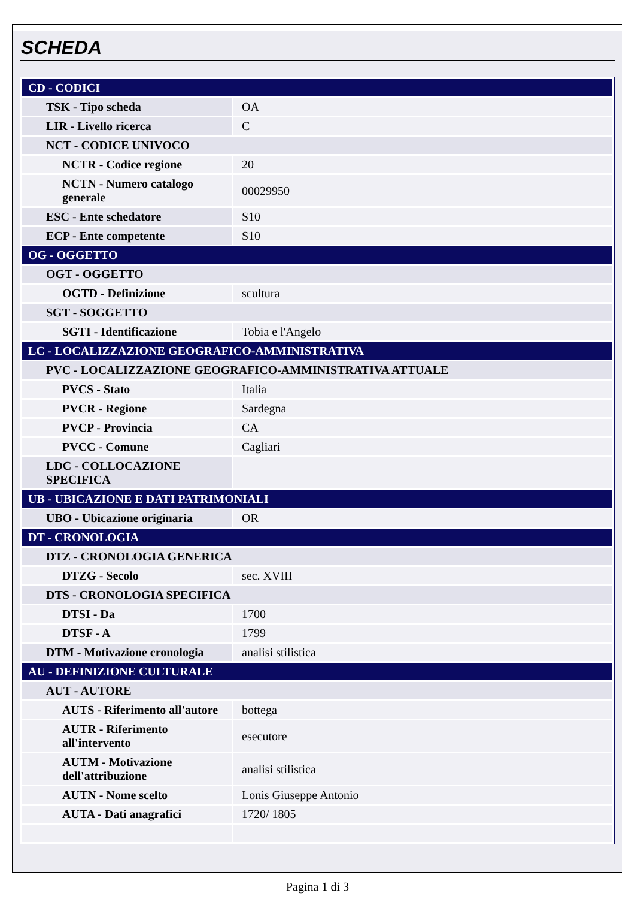SCHEDA
| CD - CODICI | |
| TSK - Tipo scheda | OA |
| LIR - Livello ricerca | C |
| NCT - CODICE UNIVOCO | |
| NCTR - Codice regione | 20 |
| NCTN - Numero catalogo generale | 00029950 |
| ESC - Ente schedatore | S10 |
| ECP - Ente competente | S10 |
| OG - OGGETTO | |
| OGT - OGGETTO | |
| OGTD - Definizione | scultura |
| SGT - SOGGETTO | |
| SGTI - Identificazione | Tobia e l'Angelo |
| LC - LOCALIZZAZIONE GEOGRAFICO-AMMINISTRATIVA | |
| PVC - LOCALIZZAZIONE GEOGRAFICO-AMMINISTRATIVA ATTUALE | |
| PVCS - Stato | Italia |
| PVCR - Regione | Sardegna |
| PVCP - Provincia | CA |
| PVCC - Comune | Cagliari |
| LDC - COLLOCAZIONE SPECIFICA | |
| UB - UBICAZIONE E DATI PATRIMONIALI | |
| UBO - Ubicazione originaria | OR |
| DT - CRONOLOGIA | |
| DTZ - CRONOLOGIA GENERICA | |
| DTZG - Secolo | sec. XVIII |
| DTS - CRONOLOGIA SPECIFICA | |
| DTSI - Da | 1700 |
| DTSF - A | 1799 |
| DTM - Motivazione cronologia | analisi stilistica |
| AU - DEFINIZIONE CULTURALE | |
| AUT - AUTORE | |
| AUTS - Riferimento all'autore | bottega |
| AUTR - Riferimento all'intervento | esecutore |
| AUTM - Motivazione dell'attribuzione | analisi stilistica |
| AUTN - Nome scelto | Lonis Giuseppe Antonio |
| AUTA - Dati anagrafici | 1720/ 1805 |
Pagina 1 di 3